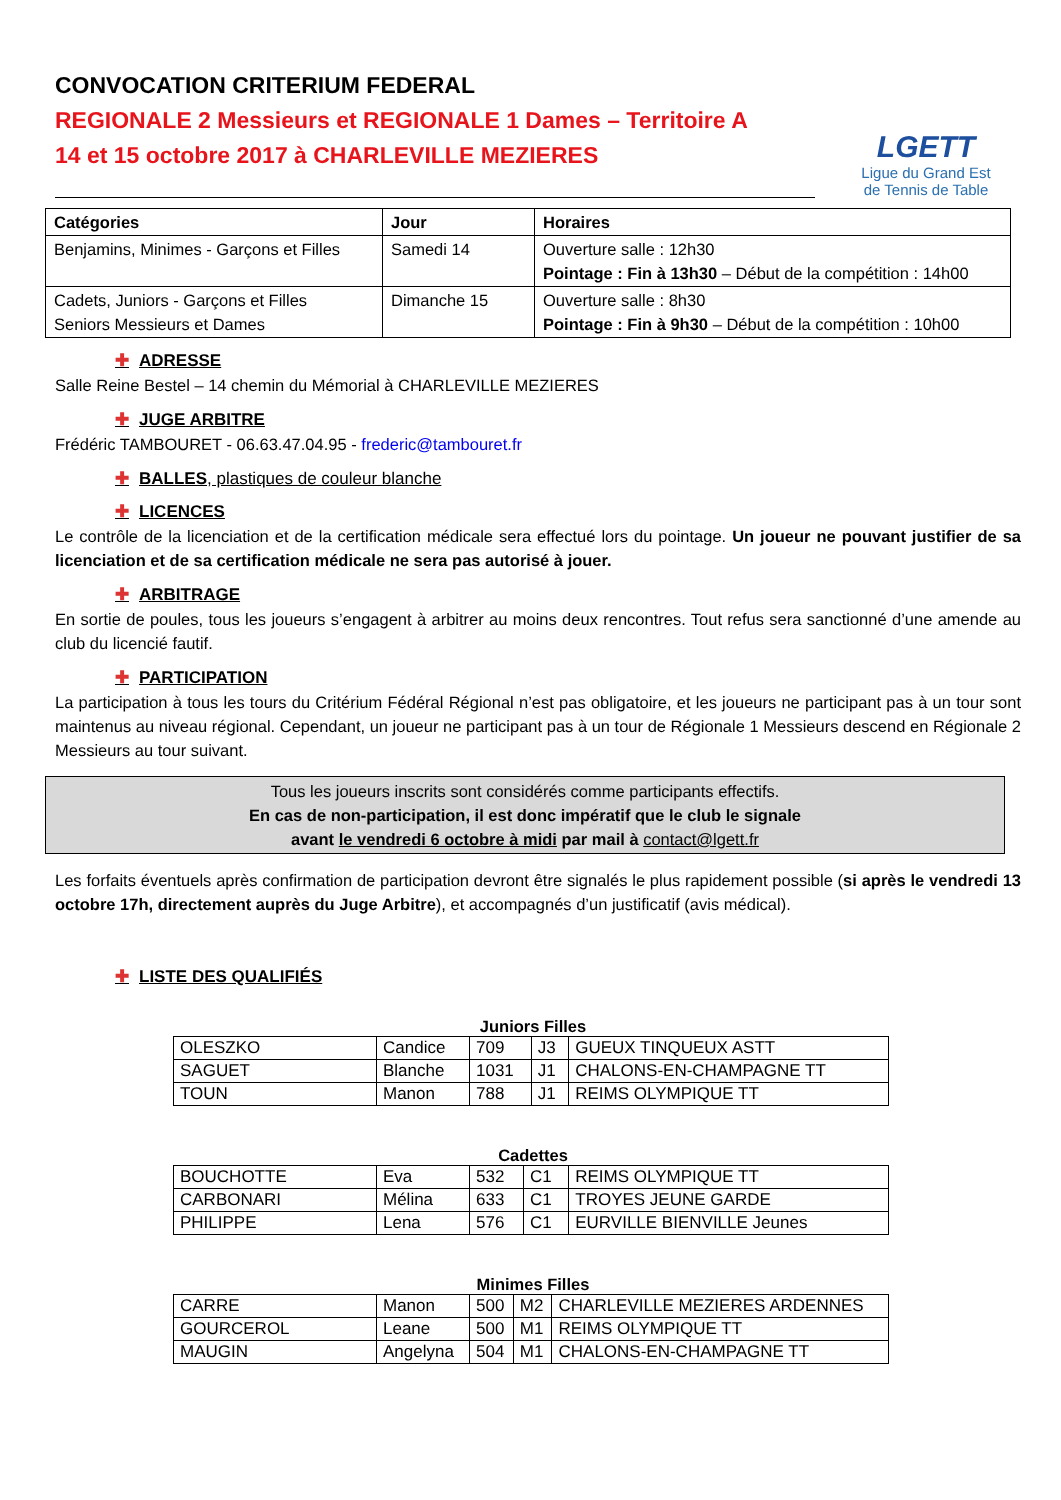CONVOCATION CRITERIUM FEDERAL
REGIONALE 2 Messieurs et REGIONALE 1 Dames – Territoire A
14 et 15 octobre 2017 à CHARLEVILLE MEZIERES
LGETT
Ligue du Grand Est
de Tennis de Table
| Catégories | Jour | Horaires |
| Benjamins, Minimes - Garçons et Filles | Samedi 14 | Ouverture salle : 12h30 Pointage : Fin à 13h30 – Début de la compétition : 14h00 |
| Cadets, Juniors - Garçons et Filles Seniors Messieurs et Dames | Dimanche 15 | Ouverture salle : 8h30 Pointage : Fin à 9h30 – Début de la compétition : 10h00 |
✚ ADRESSE
Salle Reine Bestel – 14 chemin du Mémorial à CHARLEVILLE MEZIERES
✚ JUGE ARBITRE
Frédéric TAMBOURET - 06.63.47.04.95 - frederic@tambouret.fr
✚ BALLES, plastiques de couleur blanche
✚ LICENCES
Le contrôle de la licenciation et de la certification médicale sera effectué lors du pointage. Un joueur ne pouvant justifier de sa licenciation et de sa certification médicale ne sera pas autorisé à jouer.
✚ ARBITRAGE
En sortie de poules, tous les joueurs s’engagent à arbitrer au moins deux rencontres. Tout refus sera sanctionné d’une amende au club du licencié fautif.
✚ PARTICIPATION
La participation à tous les tours du Critérium Fédéral Régional n’est pas obligatoire, et les joueurs ne participant pas à un tour sont maintenus au niveau régional. Cependant, un joueur ne participant pas à un tour de Régionale 1 Messieurs descend en Régionale 2 Messieurs au tour suivant.
Tous les joueurs inscrits sont considérés comme participants effectifs.
En cas de non-participation, il est donc impératif que le club le signale
avant le vendredi 6 octobre à midi par mail à contact@lgett.fr
Les forfaits éventuels après confirmation de participation devront être signalés le plus rapidement possible (si après le vendredi 13 octobre 17h, directement auprès du Juge Arbitre), et accompagnés d’un justificatif (avis médical).
✚ LISTE DES QUALIFIÉS
Juniors Filles
| OLESZKO | Candice | 709 | J3 | GUEUX TINQUEUX ASTT |
| SAGUET | Blanche | 1031 | J1 | CHALONS-EN-CHAMPAGNE TT |
| TOUN | Manon | 788 | J1 | REIMS OLYMPIQUE TT |
Cadettes
| BOUCHOTTE | Eva | 532 | C1 | REIMS OLYMPIQUE TT |
| CARBONARI | Mélina | 633 | C1 | TROYES JEUNE GARDE |
| PHILIPPE | Lena | 576 | C1 | EURVILLE BIENVILLE Jeunes |
Minimes Filles
| CARRE | Manon | 500 | M2 | CHARLEVILLE MEZIERES ARDENNES |
| GOURCEROL | Leane | 500 | M1 | REIMS OLYMPIQUE TT |
| MAUGIN | Angelyna | 504 | M1 | CHALONS-EN-CHAMPAGNE TT |